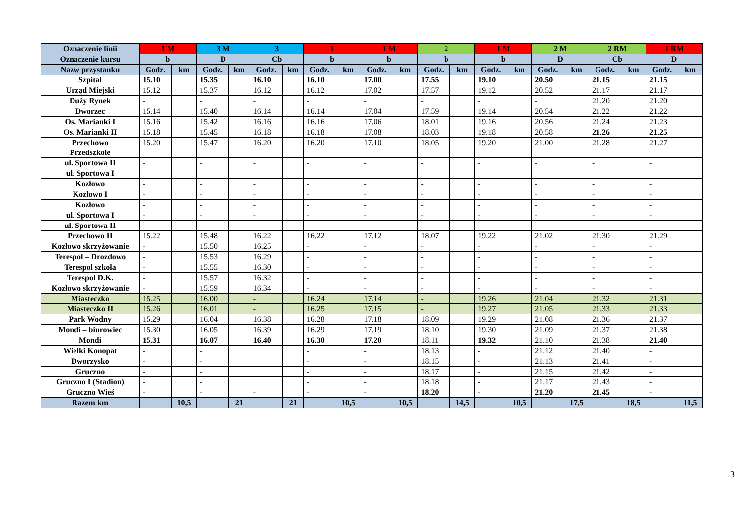| Oznaczenie linii | 1 M | | 3 M | | 3 | | 1 | | 1 M | | 2 | | 1 M | | 2 M | | 2 RM | | 1 RM | |
| --- | --- | --- | --- | --- | --- | --- | --- | --- | --- | --- | --- | --- | --- | --- | --- | --- | --- | --- | --- | --- |
| Oznaczenie kursu | b | | D | | Cb | | b | | b | | b | | b | | D | | Cb | | D | |
| Nazw przystanku | Godz. | km | Godz. | km | Godz. | km | Godz. | km | Godz. | km | Godz. | km | Godz. | km | Godz. | km | Godz. | km | Godz. | km |
| Szpital | 15.10 | | 15.35 | | 16.10 | | 16.10 | | 17.00 | | 17.55 | | 19.10 | | 20.50 | | 21.15 | | 21.15 | |
| Urząd Miejski | 15.12 | | 15.37 | | 16.12 | | 16.12 | | 17.02 | | 17.57 | | 19.12 | | 20.52 | | 21.17 | | 21.17 | |
| Duży Rynek | - | | - | | - | | - | | - | | - | | - | | - | | 21.20 | | 21.20 | |
| Dworzec | 15.14 | | 15.40 | | 16.14 | | 16.14 | | 17.04 | | 17.59 | | 19.14 | | 20.54 | | 21.22 | | 21.22 | |
| Os. Marianki I | 15.16 | | 15.42 | | 16.16 | | 16.16 | | 17.06 | | 18.01 | | 19.16 | | 20.56 | | 21.24 | | 21.23 | |
| Os. Marianki II | 15.18 | | 15.45 | | 16.18 | | 16.18 | | 17.08 | | 18.03 | | 19.18 | | 20.58 | | 21.26 | | 21.25 | |
| Przechowo Przedszkole | 15.20 | | 15.47 | | 16.20 | | 16.20 | | 17.10 | | 18.05 | | 19.20 | | 21.00 | | 21.28 | | 21.27 | |
| ul. Sportowa II | - | | - | | - | | - | | - | | - | | - | | - | | - | | - | |
| ul. Sportowa I | | | | | | | | | | | | | | | | | | | | |
| Kozłowo | - | | - | | - | | - | | - | | - | | - | | - | | - | | - | |
| Kozłowo I | - | | - | | - | | - | | - | | - | | - | | - | | - | | - | |
| Kozłowo | - | | - | | - | | - | | - | | - | | - | | - | | - | | - | |
| ul. Sportowa I | - | | - | | - | | - | | - | | - | | - | | - | | - | | - | |
| ul. Sportowa II | - | | - | | - | | - | | - | | - | | - | | - | | - | | - | |
| Przechowo II | 15.22 | | 15.48 | | 16.22 | | 16.22 | | 17.12 | | 18.07 | | 19.22 | | 21.02 | | 21.30 | | 21.29 | |
| Kozłowo skrzyżowanie | - | | 15.50 | | 16.25 | | - | | - | | - | | - | | - | | - | | - | |
| Terespol – Drozdowo | - | | 15.53 | | 16.29 | | - | | - | | - | | - | | - | | - | | - | |
| Terespol szkoła | - | | 15.55 | | 16.30 | | - | | - | | - | | - | | - | | - | | - | |
| Terespol D.K. | - | | 15.57 | | 16.32 | | - | | - | | - | | - | | - | | - | | - | |
| Kozłowo skrzyżowanie | - | | 15.59 | | 16.34 | | - | | - | | - | | - | | - | | - | | - | |
| Miasteczko | 15.25 | | 16.00 | | - | | 16.24 | | 17.14 | | - | | 19.26 | | 21.04 | | 21.32 | | 21.31 | |
| Miasteczko II | 15.26 | | 16.01 | | - | | 16.25 | | 17.15 | | - | | 19.27 | | 21.05 | | 21.33 | | 21.33 | |
| Park Wodny | 15.29 | | 16.04 | | 16.38 | | 16.28 | | 17.18 | | 18.09 | | 19.29 | | 21.08 | | 21.36 | | 21.37 | |
| Mondi – biurowiec | 15.30 | | 16.05 | | 16.39 | | 16.29 | | 17.19 | | 18.10 | | 19.30 | | 21.09 | | 21.37 | | 21.38 | |
| Mondi | 15.31 | | 16.07 | | 16.40 | | 16.30 | | 17.20 | | 18.11 | | 19.32 | | 21.10 | | 21.38 | | 21.40 | |
| Wielki Konopat | - | | - | | | | - | | - | | 18.13 | | - | | 21.12 | | 21.40 | | - | |
| Dworzysko | - | | - | | | | - | | - | | 18.15 | | - | | 21.13 | | 21.41 | | - | |
| Gruczno | - | | - | | | | - | | - | | 18.17 | | - | | 21.15 | | 21.42 | | - | |
| Gruczno I (Stadion) | - | | - | | | | - | | - | | 18.18 | | - | | 21.17 | | 21.43 | | - | |
| Gruczno Wieś | - | | - | | - | | - | | - | | 18.20 | | - | | 21.20 | | 21.45 | | - | |
| Razem km | | 10,5 | | 21 | | 21 | | 10,5 | | 10,5 | | 14,5 | | 10,5 | | 17,5 | | 18,5 | | 11,5 |
3